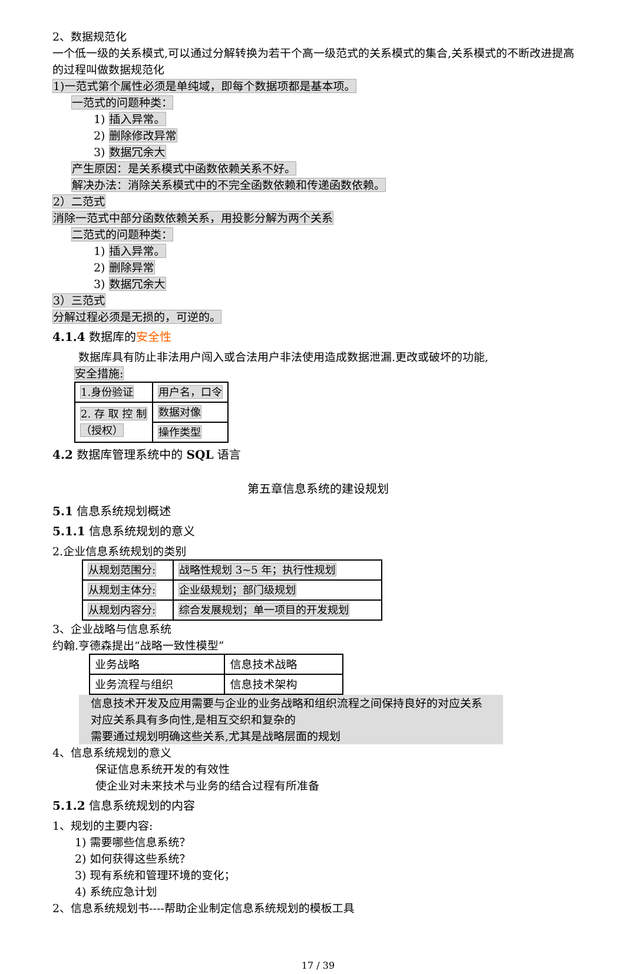2、数据规范化
一个低一级的关系模式,可以通过分解转换为若干个高一级范式的关系模式的集合,关系模式的不断改进提高的过程叫做数据规范化
1)一范式第个属性必须是单纯域，即每个数据项都是基本项。
一范式的问题种类：
1) 插入异常。
2) 删除修改异常
3) 数据冗余大
产生原因：是关系模式中函数依赖关系不好。
解决办法：消除关系模式中的不完全函数依赖和传递函数依赖。
2）二范式
消除一范式中部分函数依赖关系，用投影分解为两个关系
二范式的问题种类：
1) 插入异常。
2) 删除异常
3) 数据冗余大
3）三范式
分解过程必须是无损的，可逆的。
4.1.4 数据库的安全性
数据库具有防止非法用户闯入或合法用户非法使用造成数据泄漏.更改或破坏的功能,
安全措施:
| 1.身份验证 | 用户名，口令 |
| 2. 存 取 控 制 （授权） | 数据对像 |
| | 操作类型 |
4.2 数据库管理系统中的 SQL 语言
第五章信息系统的建设规划
5.1 信息系统规划概述
5.1.1 信息系统规划的意义
2.企业信息系统规划的类别
| 从规划范围分: | 战略性规划 3~5 年；执行性规划 |
| 从规划主体分: | 企业级规划；部门级规划 |
| 从规划内容分: | 综合发展规划；单一项目的开发规划 |
3、企业战略与信息系统
约翰.亨德森提出“战略一致性模型”
| 业务战略 | 信息技术战略 |
| 业务流程与组织 | 信息技术架构 |
信息技术开发及应用需要与企业的业务战略和组织流程之间保持良好的对应关系
对应关系具有多向性,是相互交织和复杂的
需要通过规划明确这些关系,尤其是战略层面的规划
4、信息系统规划的意义
保证信息系统开发的有效性
使企业对未来技术与业务的结合过程有所准备
5.1.2 信息系统规划的内容
1、规划的主要内容:
1) 需要哪些信息系统？
2) 如何获得这些系统？
3) 现有系统和管理环境的变化；
4) 系统应急计划
2、信息系统规划书----帮助企业制定信息系统规划的模板工具
17 / 39